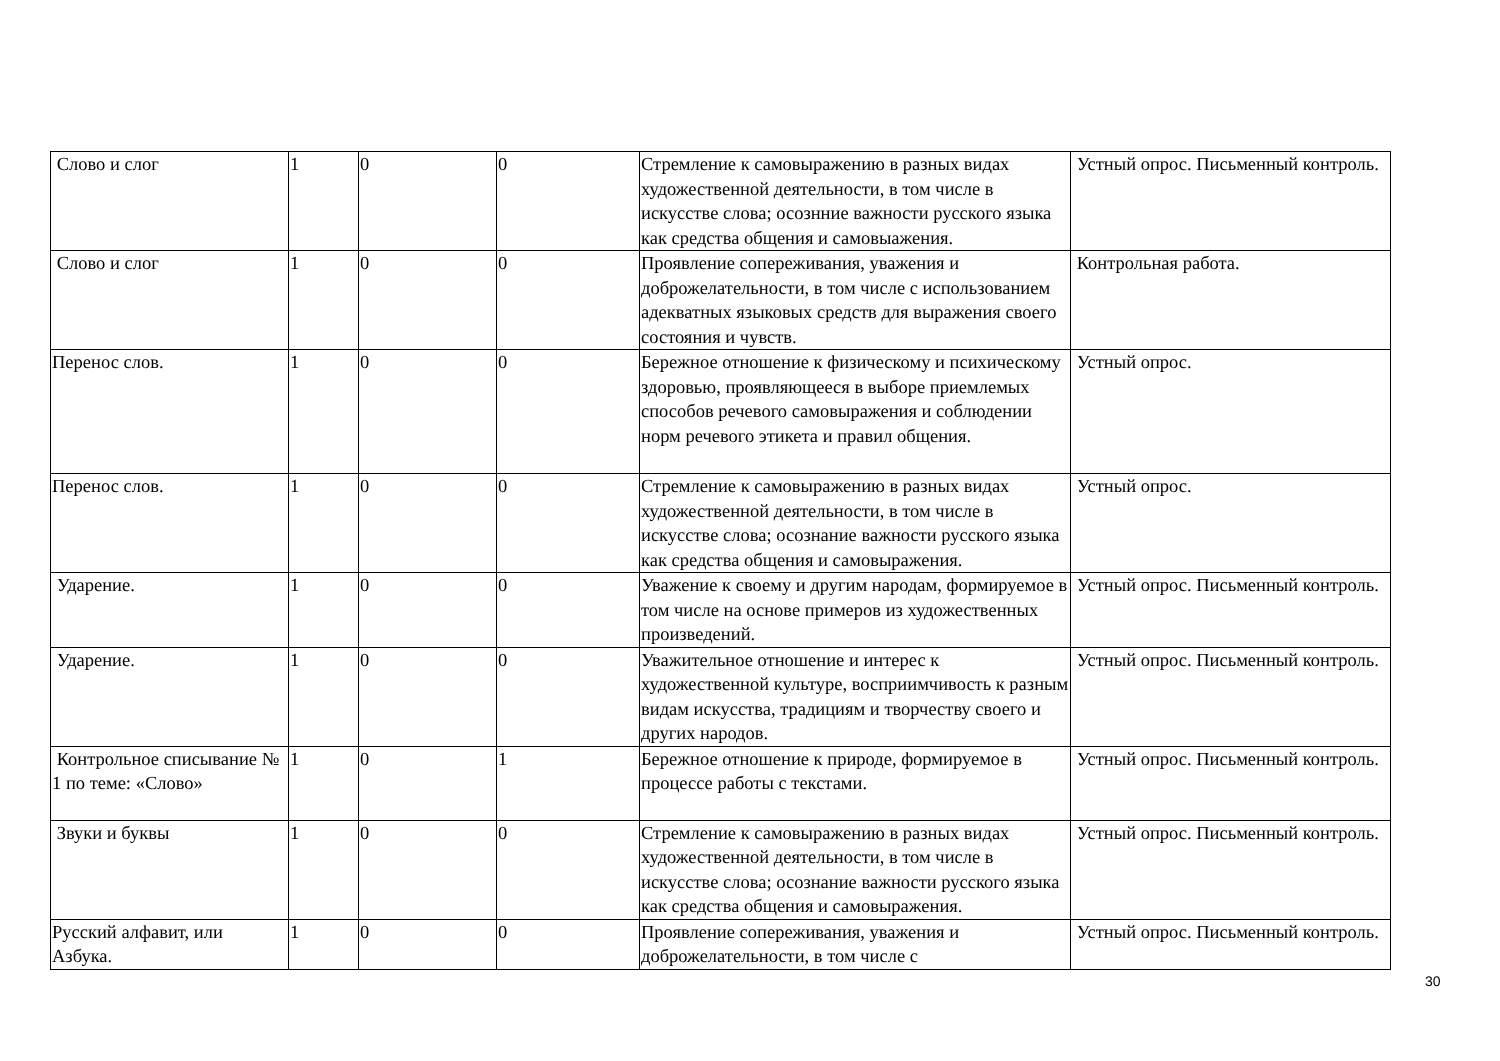| Слово и слог | 1 | 0 | 0 | Стремление к самовыражению в разных видах художественной деятельности, в том числе в искусстве слова; осознние важности русского языка как средства общения и самовыажения. | Устный опрос. Письменный контроль. |
| Слово и слог | 1 | 0 | 0 | Проявление сопереживания, уважения и доброжелательности, в том числе с использованием адекватных языковых средств для выражения своего состояния и чувств. | Контрольная работа. |
| Перенос слов. | 1 | 0 | 0 | Бережное отношение к физическому и психическому здоровью, проявляющееся в выборе приемлемых способов речевого самовыражения и соблюдении норм речевого этикета и правил общения. | Устный опрос. |
| Перенос слов. | 1 | 0 | 0 | Стремление к самовыражению в разных видах художественной деятельности, в том числе в искусстве слова; осознание важности русского языка как средства общения и самовыражения. | Устный опрос. |
| Ударение. | 1 | 0 | 0 | Уважение к своему и другим народам, формируемое в том числе на основе примеров из художественных произведений. | Устный опрос. Письменный контроль. |
| Ударение. | 1 | 0 | 0 | Уважительное отношение и интерес к художественной культуре, восприимчивость к разным видам искусства, традициям и творчеству своего и других народов. | Устный опрос. Письменный контроль. |
| Контрольное списывание № 1 по теме: «Слово» | 1 | 0 | 1 | Бережное отношение к природе, формируемое в процессе работы с текстами. | Устный опрос. Письменный контроль. |
| Звуки и буквы | 1 | 0 | 0 | Стремление к самовыражению в разных видах художественной деятельности, в том числе в искусстве слова; осознание важности русского языка как средства общения и самовыражения. | Устный опрос. Письменный контроль. |
| Русский алфавит, или Азбука. | 1 | 0 | 0 | Проявление сопереживания, уважения и доброжелательности, в том числе с | Устный опрос. Письменный контроль. |
30